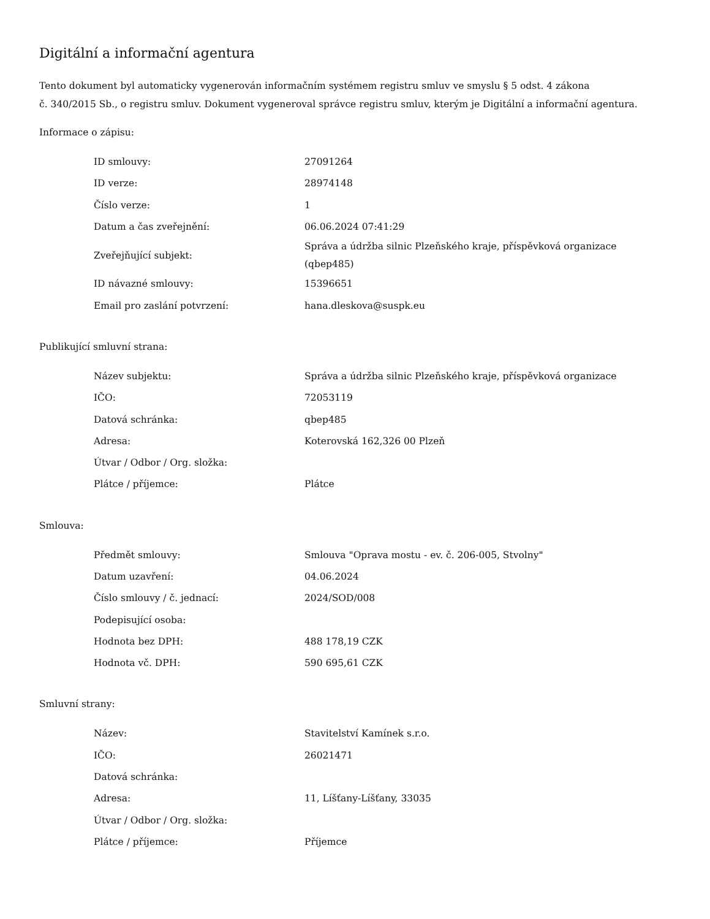Digitální a informační agentura
Tento dokument byl automaticky vygenerován informačním systémem registru smluv ve smyslu § 5 odst. 4 zákona
č. 340/2015 Sb., o registru smluv. Dokument vygeneroval správce registru smluv, kterým je Digitální a informační agentura.
Informace o zápisu:
| ID smlouvy: | 27091264 |
| ID verze: | 28974148 |
| Číslo verze: | 1 |
| Datum a čas zveřejnění: | 06.06.2024 07:41:29 |
| Zveřejňující subjekt: | Správa a údržba silnic Plzeňského kraje, příspěvková organizace (qbep485) |
| ID návazné smlouvy: | 15396651 |
| Email pro zaslání potvrzení: | hana.dleskova@suspk.eu |
Publikující smluvní strana:
| Název subjektu: | Správa a údržba silnic Plzeňského kraje, příspěvková organizace |
| IČO: | 72053119 |
| Datová schránka: | qbep485 |
| Adresa: | Koterovská 162,326 00 Plzeň |
| Útvar / Odbor / Org. složka: | |
| Plátce / příjemce: | Plátce |
Smlouva:
| Předmět smlouvy: | Smlouva "Oprava mostu - ev. č. 206-005, Stvolny" |
| Datum uzavření: | 04.06.2024 |
| Číslo smlouvy / č. jednací: | 2024/SOD/008 |
| Podepisující osoba: | |
| Hodnota bez DPH: | 488 178,19 CZK |
| Hodnota vč. DPH: | 590 695,61 CZK |
Smluvní strany:
| Název: | Stavitelství Kamínek s.r.o. |
| IČO: | 26021471 |
| Datová schránka: | |
| Adresa: | 11, Líšťany-Líšťany, 33035 |
| Útvar / Odbor / Org. složka: | |
| Plátce / příjemce: | Příjemce |